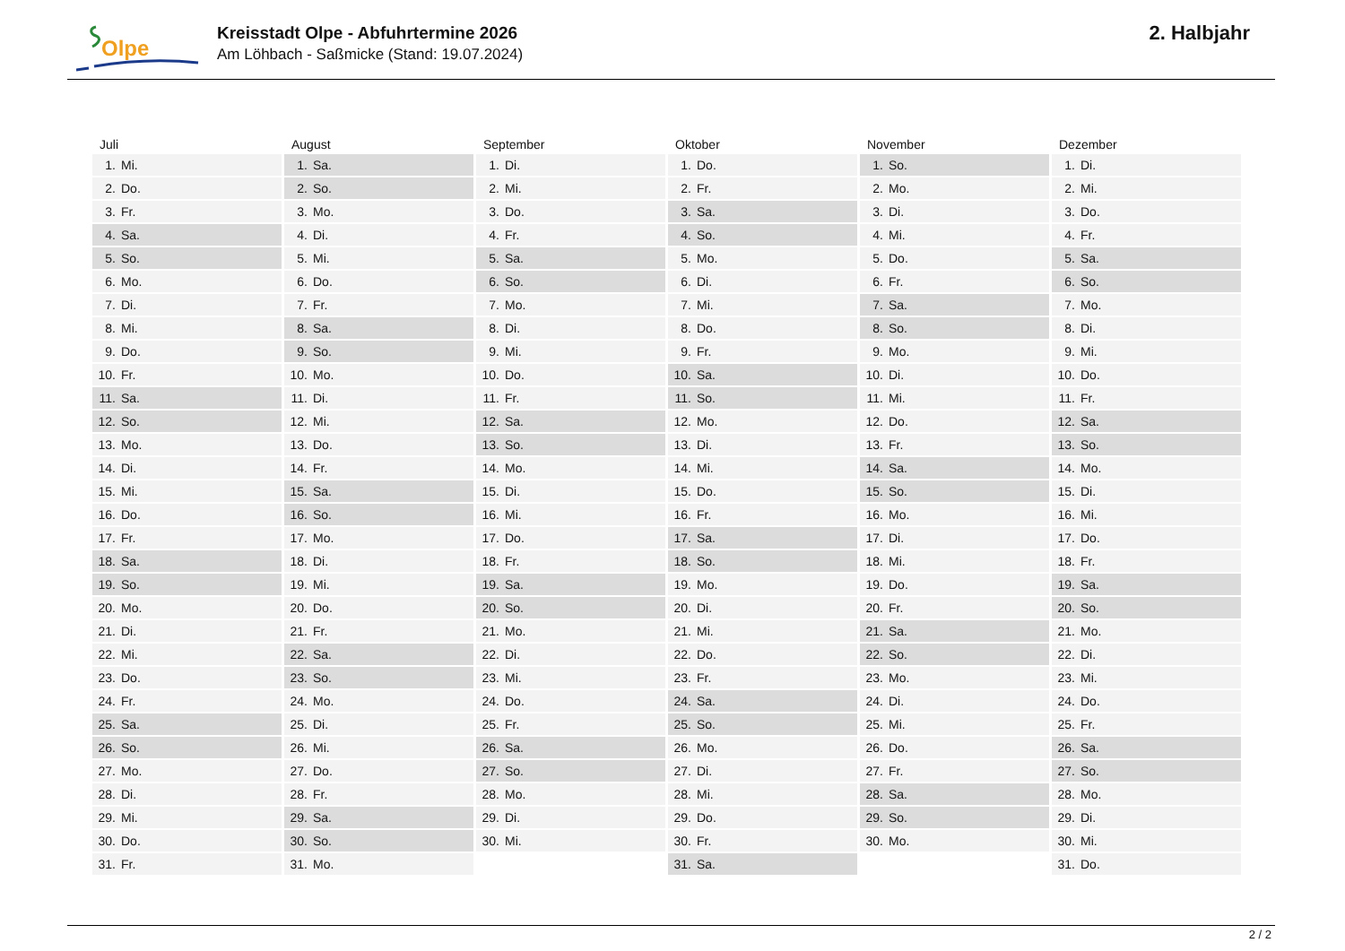Olpe
Kreisstadt Olpe - Abfuhrtermine 2026
Am Löhbach - Saßmicke (Stand: 19.07.2024)
2. Halbjahr
| Juli | August | September | Oktober | November | Dezember |
| --- | --- | --- | --- | --- | --- |
| 1. Mi. | 1. Sa. | 1. Di. | 1. Do. | 1. So. | 1. Di. |
| 2. Do. | 2. So. | 2. Mi. | 2. Fr. | 2. Mo. | 2. Mi. |
| 3. Fr. | 3. Mo. | 3. Do. | 3. Sa. | 3. Di. | 3. Do. |
| 4. Sa. | 4. Di. | 4. Fr. | 4. So. | 4. Mi. | 4. Fr. |
| 5. So. | 5. Mi. | 5. Sa. | 5. Mo. | 5. Do. | 5. Sa. |
| 6. Mo. | 6. Do. | 6. So. | 6. Di. | 6. Fr. | 6. So. |
| 7. Di. | 7. Fr. | 7. Mo. | 7. Mi. | 7. Sa. | 7. Mo. |
| 8. Mi. | 8. Sa. | 8. Di. | 8. Do. | 8. So. | 8. Di. |
| 9. Do. | 9. So. | 9. Mi. | 9. Fr. | 9. Mo. | 9. Mi. |
| 10. Fr. | 10. Mo. | 10. Do. | 10. Sa. | 10. Di. | 10. Do. |
| 11. Sa. | 11. Di. | 11. Fr. | 11. So. | 11. Mi. | 11. Fr. |
| 12. So. | 12. Mi. | 12. Sa. | 12. Mo. | 12. Do. | 12. Sa. |
| 13. Mo. | 13. Do. | 13. So. | 13. Di. | 13. Fr. | 13. So. |
| 14. Di. | 14. Fr. | 14. Mo. | 14. Mi. | 14. Sa. | 14. Mo. |
| 15. Mi. | 15. Sa. | 15. Di. | 15. Do. | 15. So. | 15. Di. |
| 16. Do. | 16. So. | 16. Mi. | 16. Fr. | 16. Mo. | 16. Mi. |
| 17. Fr. | 17. Mo. | 17. Do. | 17. Sa. | 17. Di. | 17. Do. |
| 18. Sa. | 18. Di. | 18. Fr. | 18. So. | 18. Mi. | 18. Fr. |
| 19. So. | 19. Mi. | 19. Sa. | 19. Mo. | 19. Do. | 19. Sa. |
| 20. Mo. | 20. Do. | 20. So. | 20. Di. | 20. Fr. | 20. So. |
| 21. Di. | 21. Fr. | 21. Mo. | 21. Mi. | 21. Sa. | 21. Mo. |
| 22. Mi. | 22. Sa. | 22. Di. | 22. Do. | 22. So. | 22. Di. |
| 23. Do. | 23. So. | 23. Mi. | 23. Fr. | 23. Mo. | 23. Mi. |
| 24. Fr. | 24. Mo. | 24. Do. | 24. Sa. | 24. Di. | 24. Do. |
| 25. Sa. | 25. Di. | 25. Fr. | 25. So. | 25. Mi. | 25. Fr. |
| 26. So. | 26. Mi. | 26. Sa. | 26. Mo. | 26. Do. | 26. Sa. |
| 27. Mo. | 27. Do. | 27. So. | 27. Di. | 27. Fr. | 27. So. |
| 28. Di. | 28. Fr. | 28. Mo. | 28. Mi. | 28. Sa. | 28. Mo. |
| 29. Mi. | 29. Sa. | 29. Di. | 29. Do. | 29. So. | 29. Di. |
| 30. Do. | 30. So. | 30. Mi. | 30. Fr. | 30. Mo. | 30. Mi. |
| 31. Fr. | 31. Mo. | | 31. Sa. | | 31. Do. |
2 / 2